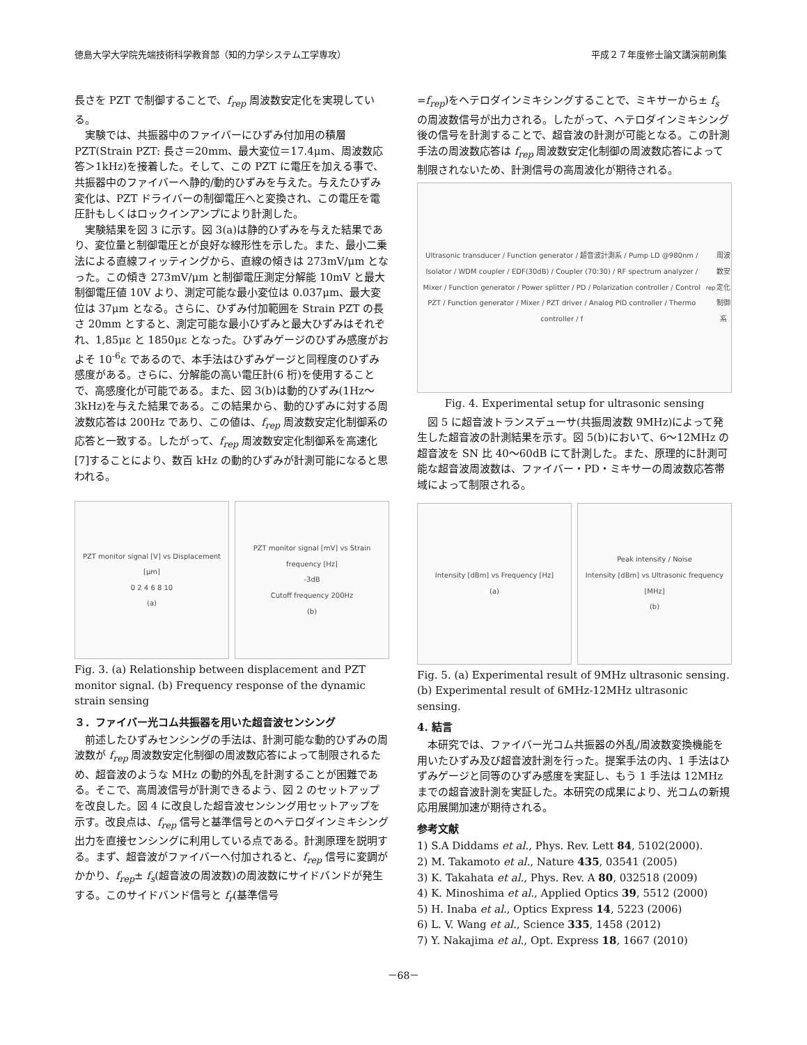徳島大学大学院先端技術科学教育部（知的力学システム工学専攻） 平成２７年度修士論文講演前刷集
長さを PZT で制御することで、f<sub>rep</sub> 周波数安定化を実現している。
　実験では、共振器中のファイバーにひずみ付加用の積層 PZT(Strain PZT: 長さ＝20mm、最大変位＝17.4μm、周波数応答＞1kHz)を接着した。そして、この PZT に電圧を加える事で、共振器中のファイバーへ静的/動的ひずみを与えた。与えたひずみ変化は、PZT ドライバーの制御電圧へと変換され、この電圧を電圧計もしくはロックインアンプにより計測した。
　実験結果を図 3 に示す。図 3(a)は静的ひずみを与えた結果であり、変位量と制御電圧とが良好な線形性を示した。また、最小二乗法による直線フィッティングから、直線の傾きは 273mV/μm となった。この傾き 273mV/μm と制御電圧測定分解能 10mV と最大制御電圧値 10V より、測定可能な最小変位は 0.037μm、最大変位は 37μm となる。さらに、ひずみ付加範囲を Strain PZT の長さ 20mm とすると、測定可能な最小ひずみと最大ひずみはそれぞれ、1,85με と 1850με となった。ひずみゲージのひずみ感度がおよそ 10<sup>-6</sup>ε であるので、本手法はひずみゲージと同程度のひずみ感度がある。さらに、分解能の高い電圧計(6 桁)を使用することで、高感度化が可能である。また、図 3(b)は動的ひずみ(1Hz～3kHz)を与えた結果である。この結果から、動的ひずみに対する周波数応答は 200Hz であり、この値は、f<sub>rep</sub> 周波数安定化制御系の応答と一致する。したがって、f<sub>rep</sub> 周波数安定化制御系を高速化[7]することにより、数百 kHz の動的ひずみが計測可能になると思われる。
PZT monitor signal [V] vs Displacement [μm]
0 2 4 6 8 10
(a)
PZT monitor signal [mV] vs Strain frequency [Hz]
-3dB
Cutoff frequency 200Hz
(b)
Fig. 3. (a) Relationship between displacement and PZT monitor signal. (b) Frequency response of the dynamic strain sensing
３．ファイバー光コム共振器を用いた超音波センシング
　前述したひずみセンシングの手法は、計測可能な動的ひずみの周波数が f<sub>rep</sub> 周波数安定化制御の周波数応答によって制限されるため、超音波のような MHz の動的外乱を計測することが困難である。そこで、高周波信号が計測できるよう、図 2 のセットアップを改良した。図 4 に改良した超音波センシング用セットアップを示す。改良点は、f<sub>rep</sub> 信号と基準信号とのヘテロダインミキシング出力を直接センシングに利用している点である。計測原理を説明する。まず、超音波がファイバーへ付加されると、f<sub>rep</sub> 信号に変調がかかり、f<sub>rep</sub>± f<sub>s</sub>(超音波の周波数)の周波数にサイドバンドが発生する。このサイドバンド信号と f<sub>r</sub>(基準信号
=f<sub>rep</sub>)をヘテロダインミキシングすることで、ミキサーから± f<sub>s</sub> の周波数信号が出力される。したがって、ヘテロダインミキシング後の信号を計測することで、超音波の計測が可能となる。この計測手法の周波数応答は f<sub>rep</sub> 周波数安定化制御の周波数応答によって制限されないため、計測信号の高周波化が期待される。
Ultrasonic transducer / Function generator / 超音波計測系 / Pump LD @980nm / Isolator / WDM coupler / EDF(30dB) / Coupler (70:30) / RF spectrum analyzer / Mixer / Function generator / Power splitter / PD / Polarization controller / Control PZT / Function generator / Mixer / PZT driver / Analog PID controller / Thermo controller / f<sub>rep</sub>周波数安定化制御系
Fig. 4. Experimental setup for ultrasonic sensing
　図 5 に超音波トランスデューサ(共振周波数 9MHz)によって発生した超音波の計測結果を示す。図 5(b)において、6～12MHz の超音波を SN 比 40～60dB にて計測した。また、原理的に計測可能な超音波周波数は、ファイバー・PD・ミキサーの周波数応答帯域によって制限される。
Intensity [dBm] vs Frequency [Hz]
(a)
Peak intensity / Noise
Intensity [dBm] vs Ultrasonic frequency [MHz]
(b)
Fig. 5. (a) Experimental result of 9MHz ultrasonic sensing.
(b) Experimental result of 6MHz-12MHz ultrasonic sensing.
4. 結言
　本研究では、ファイバー光コム共振器の外乱/周波数変換機能を用いたひずみ及び超音波計測を行った。提案手法の内、1 手法はひずみゲージと同等のひずみ感度を実証し、もう 1 手法は 12MHz までの超音波計測を実証した。本研究の成果により、光コムの新規応用展開加速が期待される。
参考文献
1) S.A Diddams et al., Phys. Rev. Lett 84, 5102(2000).
2) M. Takamoto et al., Nature 435, 03541 (2005)
3) K. Takahata et al., Phys. Rev. A 80, 032518 (2009)
4) K. Minoshima et al., Applied Optics 39, 5512 (2000)
5) H. Inaba et al., Optics Express 14, 5223 (2006)
6) L. V. Wang et al., Science 335, 1458 (2012)
7) Y. Nakajima et al., Opt. Express 18, 1667 (2010)
－68－